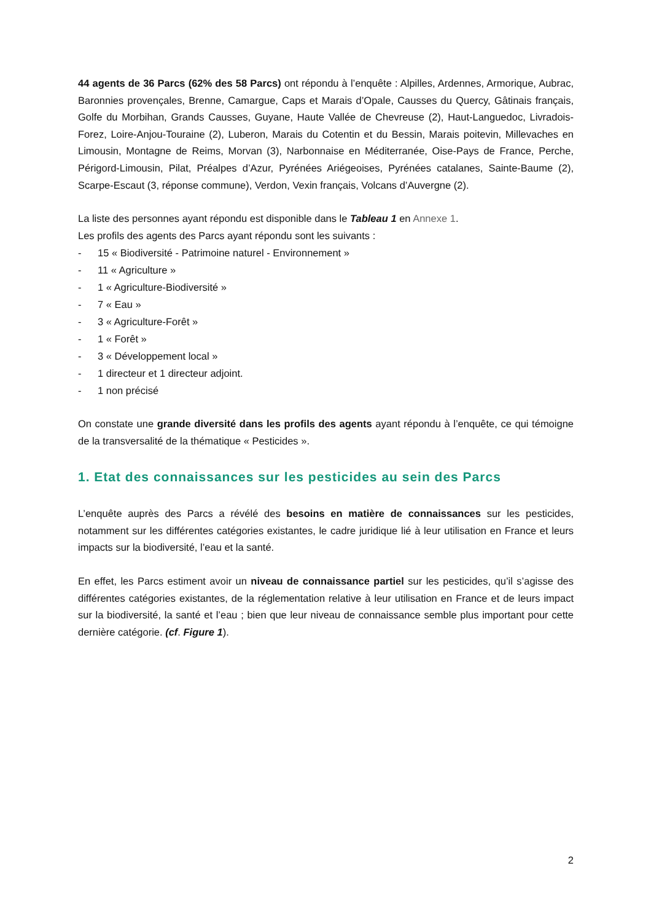44 agents de 36 Parcs (62% des 58 Parcs) ont répondu à l’enquête : Alpilles, Ardennes, Armorique, Aubrac, Baronnies provençales, Brenne, Camargue, Caps et Marais d’Opale, Causses du Quercy, Gâtinais français, Golfe du Morbihan, Grands Causses, Guyane, Haute Vallée de Chevreuse (2), Haut-Languedoc, Livradois-Forez, Loire-Anjou-Touraine (2), Luberon, Marais du Cotentin et du Bessin, Marais poitevin, Millevaches en Limousin, Montagne de Reims, Morvan (3), Narbonnaise en Méditerranée, Oise-Pays de France, Perche, Périgord-Limousin, Pilat, Préalpes d’Azur, Pyrénées Ariégeoises, Pyrénées catalanes, Sainte-Baume (2), Scarpe-Escaut (3, réponse commune), Verdon, Vexin français, Volcans d’Auvergne (2).
La liste des personnes ayant répondu est disponible dans le Tableau 1 en Annexe 1.
Les profils des agents des Parcs ayant répondu sont les suivants :
- 15 « Biodiversité - Patrimoine naturel - Environnement »
- 11 « Agriculture »
- 1 « Agriculture-Biodiversité »
- 7 « Eau »
- 3 « Agriculture-Forêt »
- 1 « Forêt »
- 3 « Développement local »
- 1 directeur et 1 directeur adjoint.
- 1 non précisé
On constate une grande diversité dans les profils des agents ayant répondu à l’enquête, ce qui témoigne de la transversalité de la thématique « Pesticides ».
1. Etat des connaissances sur les pesticides au sein des Parcs
L’enquête auprès des Parcs a révélé des besoins en matière de connaissances sur les pesticides, notamment sur les différentes catégories existantes, le cadre juridique lié à leur utilisation en France et leurs impacts sur la biodiversité, l’eau et la santé.
En effet, les Parcs estiment avoir un niveau de connaissance partiel sur les pesticides, qu’il s’agisse des différentes catégories existantes, de la réglementation relative à leur utilisation en France et de leurs impact sur la biodiversité, la santé et l’eau ; bien que leur niveau de connaissance semble plus important pour cette dernière catégorie. (cf. Figure 1).
2